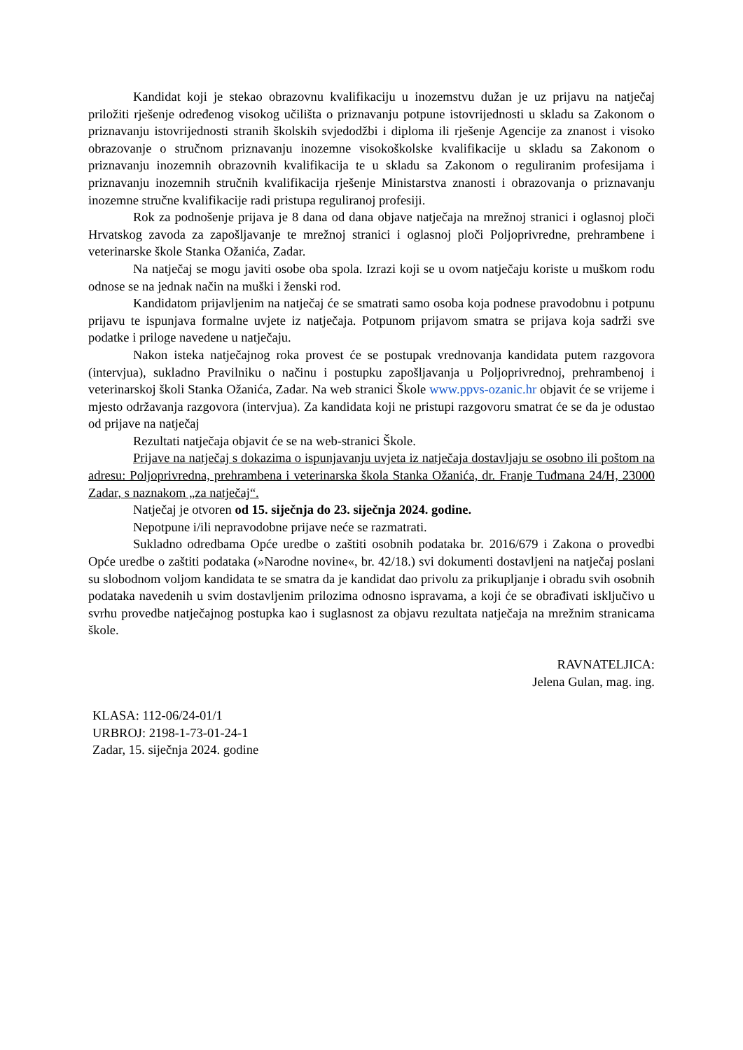Kandidat koji je stekao obrazovnu kvalifikaciju u inozemstvu dužan je uz prijavu na natječaj priložiti rješenje određenog visokog učilišta o priznavanju potpune istovrijednosti u skladu sa Zakonom o priznavanju istovrijednosti stranih školskih svjedodžbi i diploma ili rješenje Agencije za znanost i visoko obrazovanje o stručnom priznavanju inozemne visokoškolske kvalifikacije u skladu sa Zakonom o priznavanju inozemnih obrazovnih kvalifikacija te u skladu sa Zakonom o reguliranim profesijama i priznavanju inozemnih stručnih kvalifikacija rješenje Ministarstva znanosti i obrazovanja o priznavanju inozemne stručne kvalifikacije radi pristupa reguliranoj profesiji.
Rok za podnošenje prijava je 8 dana od dana objave natječaja na mrežnoj stranici i oglasnoj ploči Hrvatskog zavoda za zapošljavanje te mrežnoj stranici i oglasnoj ploči Poljoprivredne, prehrambene i veterinarske škole Stanka Ožanića, Zadar.
Na natječaj se mogu javiti osobe oba spola. Izrazi koji se u ovom natječaju koriste u muškom rodu odnose se na jednak način na muški i ženski rod.
Kandidatom prijavljenim na natječaj će se smatrati samo osoba koja podnese pravodobnu i potpunu prijavu te ispunjava formalne uvjete iz natječaja. Potpunom prijavom smatra se prijava koja sadrži sve podatke i priloge navedene u natječaju.
Nakon isteka natječajnog roka provest će se postupak vrednovanja kandidata putem razgovora (intervjua), sukladno Pravilniku o načinu i postupku zapošljavanja u Poljoprivrednoj, prehrambenoj i veterinarskoj školi Stanka Ožanića, Zadar. Na web stranici Škole www.ppvs-ozanic.hr objavit će se vrijeme i mjesto održavanja razgovora (intervjua). Za kandidata koji ne pristupi razgovoru smatrat će se da je odustao od prijave na natječaj
Rezultati natječaja objavit će se na web-stranici Škole.
Prijave na natječaj s dokazima o ispunjavanju uvjeta iz natječaja dostavljaju se osobno ili poštom na adresu: Poljoprivredna, prehrambena i veterinarska škola Stanka Ožanića, dr. Franje Tuđmana 24/H, 23000 Zadar, s naznakom „za natječaj“.
Natječaj je otvoren od 15. siječnja do 23. siječnja 2024. godine.
Nepotpune i/ili nepravodobne prijave neće se razmatrati.
Sukladno odredbama Opće uredbe o zaštiti osobnih podataka br. 2016/679 i Zakona o provedbi Opće uredbe o zaštiti podataka (»Narodne novine«, br. 42/18.) svi dokumenti dostavljeni na natječaj poslani su slobodnom voljom kandidata te se smatra da je kandidat dao privolu za prikupljanje i obradu svih osobnih podataka navedenih u svim dostavljenim prilozima odnosno ispravama, a koji će se obrađivati isključivo u svrhu provedbe natječajnog postupka kao i suglasnost za objavu rezultata natječaja na mrežnim stranicama škole.
RAVNATELJICA:
Jelena Gulan, mag. ing.
KLASA: 112-06/24-01/1
URBROJ: 2198-1-73-01-24-1
Zadar, 15. siječnja 2024. godine